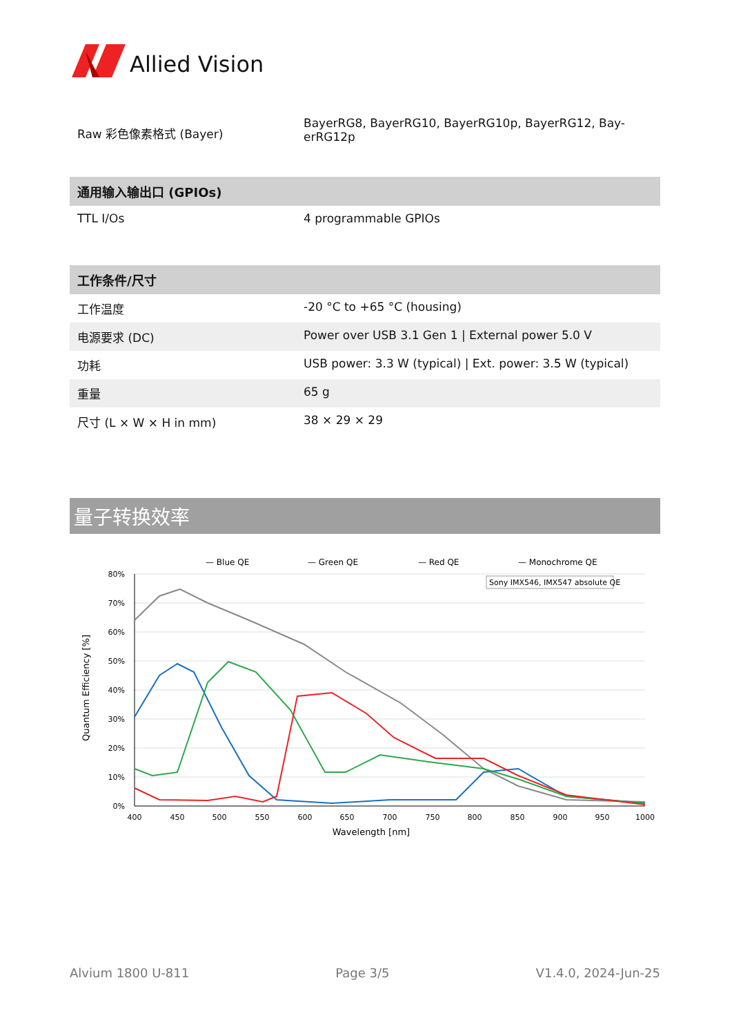Allied Vision
| Raw 彩色像素格式 (Bayer) | BayerRG8, BayerRG10, BayerRG10p, BayerRG12, Bay-erRG12p |
| 通用输入输出口 (GPIOs) | |
| --- | --- |
| TTL I/Os | 4 programmable GPIOs |
| 工作条件/尺寸 | |
| --- | --- |
| 工作温度 | -20 °C to +65 °C (housing) |
| 电源要求 (DC) | Power over USB 3.1 Gen 1 / External power 5.0 V |
| 功耗 | USB power: 3.3 W (typical) / Ext. power: 3.5 W (typical) |
| 重量 | 65 g |
| 尺寸 (L × W × H in mm) | 38 × 29 × 29 |
量子转换效率
— Blue QE
— Green QE
— Red QE
— Monochrome QE
Sony IMX546, IMX547 absolute QE
80%
70%
60%
50%
40%
30%
20%
10%
0%
400
450
500
550
600
650
700
750
800
850
900
950
1000
Wavelength [nm]
Quantum Efficiency [%]
Alvium 1800 U-811 Page 3/5 V1.4.0, 2024-Jun-25